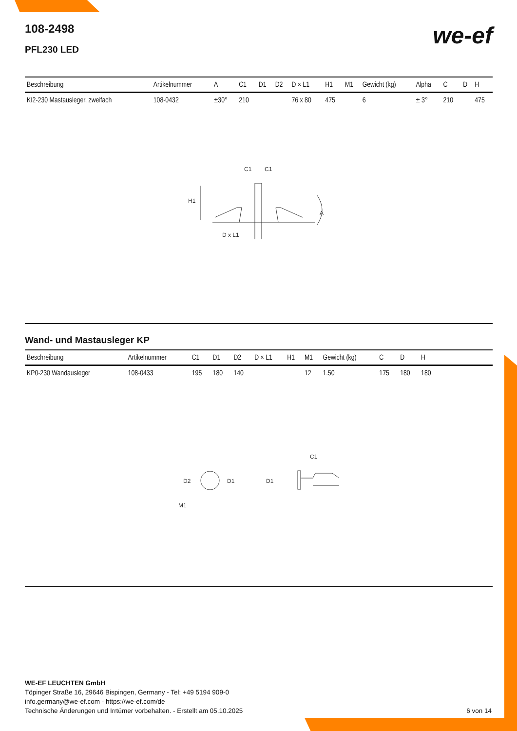108-2498
PFL230 LED
we-ef
| Beschreibung | Artikelnummer | A | C1 | D1 | D2 | D × L1 | H1 | M1 | Gewicht (kg) | Alpha | C | D | H |
| --- | --- | --- | --- | --- | --- | --- | --- | --- | --- | --- | --- | --- | --- |
| KI2-230 Mastausleger, zweifach | 108-0432 | ±30° | 210 | | | 76 x 80 | 475 | | 6 | ± 3° | 210 | | 475 |
C1
C1
H1
A
D x L1
Wand- und Mastausleger KP
| Beschreibung | Artikelnummer | C1 | D1 | D2 | D × L1 | H1 | M1 | Gewicht (kg) | C | D | H | |
| --- | --- | --- | --- | --- | --- | --- | --- | --- | --- | --- | --- | --- |
| KP0-230 Wandausleger | 108-0433 | 195 | 180 | 140 | | | 12 | 1.50 | 175 | 180 | 180 | |
C1
D2
D1
D1
M1
WE-EF LEUCHTEN GmbH
Töpinger Straße 16, 29646 Bispingen, Germany - Tel: +49 5194 909-0
info.germany@we-ef.com - https://we-ef.com/de
Technische Änderungen und Irrtümer vorbehalten. - Erstellt am 05.10.2025 6 von 14